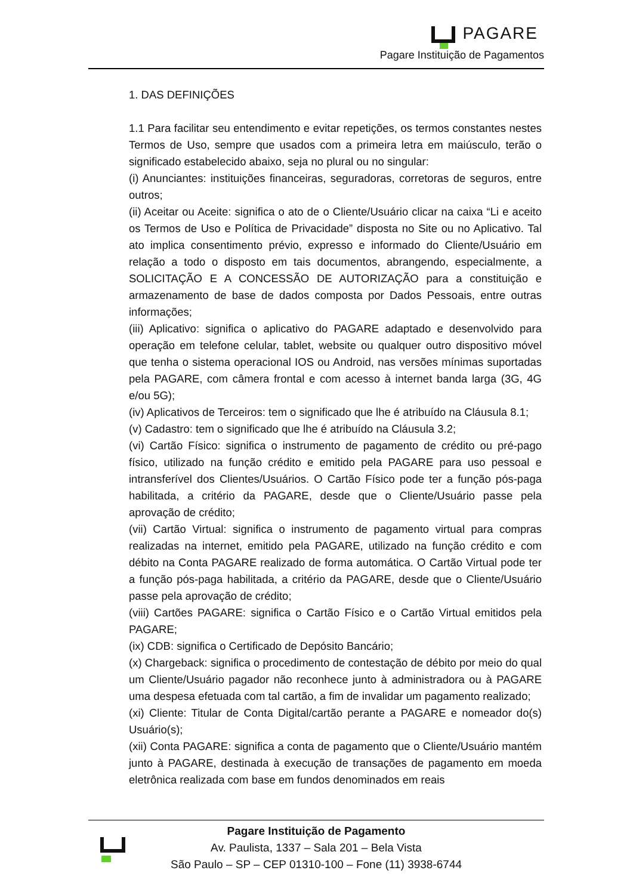PAGARE
Pagare Instituição de Pagamentos
1. DAS DEFINIÇÕES
1.1 Para facilitar seu entendimento e evitar repetições, os termos constantes nestes Termos de Uso, sempre que usados com a primeira letra em maiúsculo, terão o significado estabelecido abaixo, seja no plural ou no singular:
(i) Anunciantes: instituições financeiras, seguradoras, corretoras de seguros, entre outros;
(ii) Aceitar ou Aceite: significa o ato de o Cliente/Usuário clicar na caixa “Li e aceito os Termos de Uso e Política de Privacidade” disposta no Site ou no Aplicativo. Tal ato implica consentimento prévio, expresso e informado do Cliente/Usuário em relação a todo o disposto em tais documentos, abrangendo, especialmente, a SOLICITAÇÃO E A CONCESSÃO DE AUTORIZAÇÃO para a constituição e armazenamento de base de dados composta por Dados Pessoais, entre outras informações;
(iii) Aplicativo: significa o aplicativo do PAGARE adaptado e desenvolvido para operação em telefone celular, tablet, website ou qualquer outro dispositivo móvel que tenha o sistema operacional IOS ou Android, nas versões mínimas suportadas pela PAGARE, com câmera frontal e com acesso à internet banda larga (3G, 4G e/ou 5G);
(iv) Aplicativos de Terceiros: tem o significado que lhe é atribuído na Cláusula 8.1;
(v) Cadastro: tem o significado que lhe é atribuído na Cláusula 3.2;
(vi) Cartão Físico: significa o instrumento de pagamento de crédito ou pré-pago físico, utilizado na função crédito e emitido pela PAGARE para uso pessoal e intransferível dos Clientes/Usuários. O Cartão Físico pode ter a função pós-paga habilitada, a critério da PAGARE, desde que o Cliente/Usuário passe pela aprovação de crédito;
(vii) Cartão Virtual: significa o instrumento de pagamento virtual para compras realizadas na internet, emitido pela PAGARE, utilizado na função crédito e com débito na Conta PAGARE realizado de forma automática. O Cartão Virtual pode ter a função pós-paga habilitada, a critério da PAGARE, desde que o Cliente/Usuário passe pela aprovação de crédito;
(viii) Cartões PAGARE: significa o Cartão Físico e o Cartão Virtual emitidos pela PAGARE;
(ix) CDB: significa o Certificado de Depósito Bancário;
(x) Chargeback: significa o procedimento de contestação de débito por meio do qual um Cliente/Usuário pagador não reconhece junto à administradora ou à PAGARE uma despesa efetuada com tal cartão, a fim de invalidar um pagamento realizado;
(xi) Cliente: Titular de Conta Digital/cartão perante a PAGARE e nomeador do(s) Usuário(s);
(xii) Conta PAGARE: significa a conta de pagamento que o Cliente/Usuário mantém junto à PAGARE, destinada à execução de transações de pagamento em moeda eletrônica realizada com base em fundos denominados em reais
Pagare Instituição de Pagamento
Av. Paulista, 1337 – Sala 201 – Bela Vista
São Paulo – SP – CEP 01310-100 – Fone (11) 3938-6744